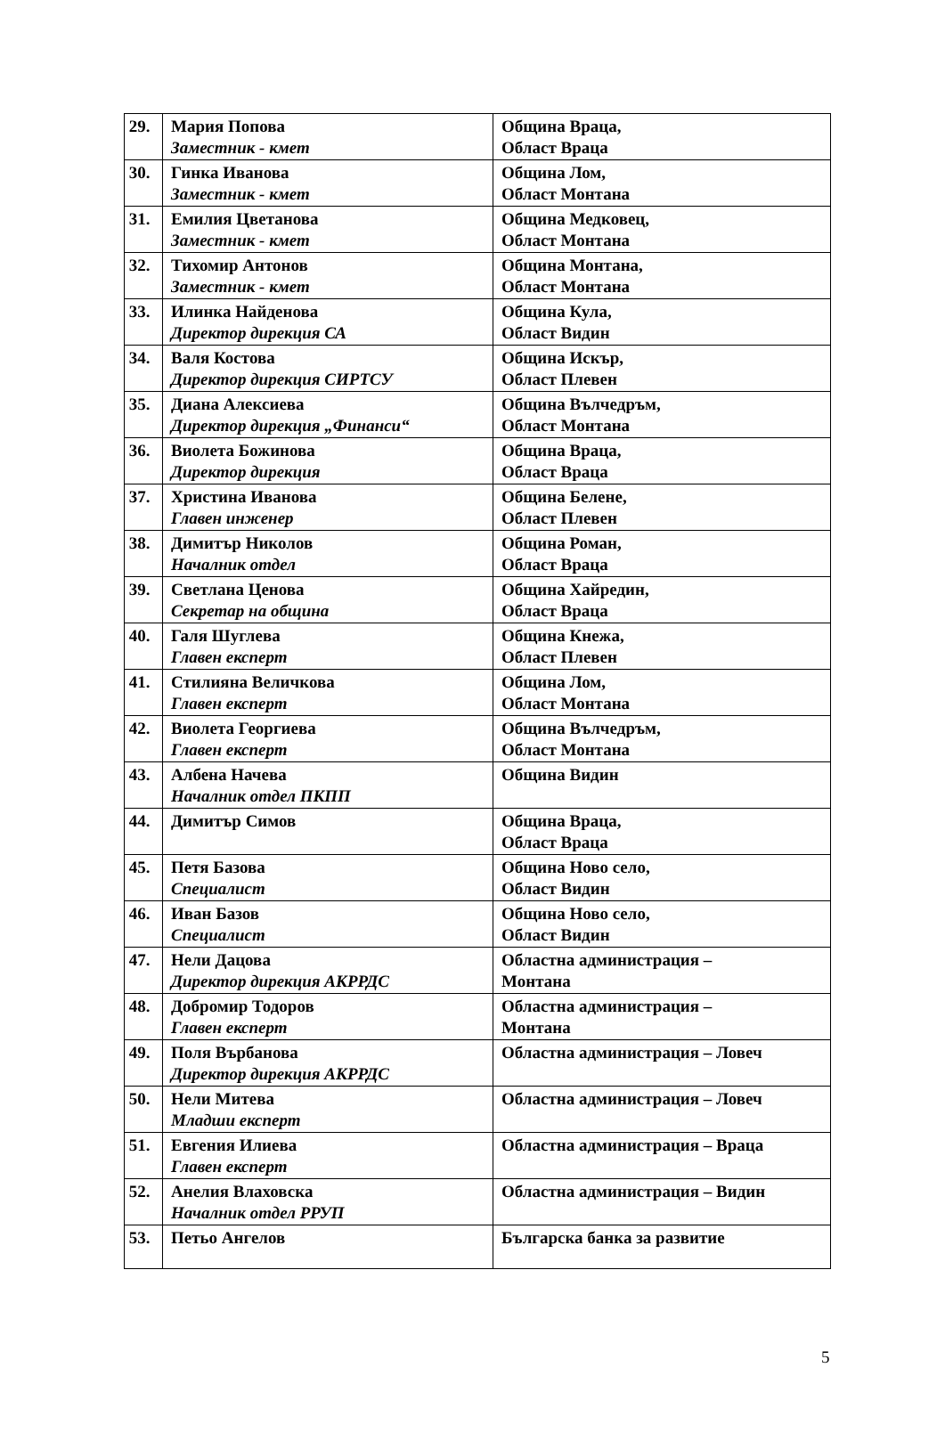| 29. | Мария Попова Заместник - кмет | Община Враца, Област Враца |
| 30. | Гинка Иванова Заместник - кмет | Община Лом, Област Монтана |
| 31. | Емилия Цветанова Заместник - кмет | Община Медковец, Област Монтана |
| 32. | Тихомир Антонов Заместник - кмет | Община Монтана, Област Монтана |
| 33. | Илинка Найденова Директор дирекция СА | Община Кула, Област Видин |
| 34. | Валя Костова Директор дирекция СИРТСУ | Община Искър, Област Плевен |
| 35. | Диана Алексиева Директор дирекция „Финанси“ | Община Вълчедръм, Област Монтана |
| 36. | Виолета Божинова Директор дирекция | Община Враца, Област Враца |
| 37. | Христина Иванова Главен инженер | Община Белене, Област Плевен |
| 38. | Димитър Николов Началник отдел | Община Роман, Област Враца |
| 39. | Светлана Ценова Секретар на община | Община Хайредин, Област Враца |
| 40. | Галя Шуглева Главен експерт | Община Кнежа, Област Плевен |
| 41. | Стилияна Величкова Главен експерт | Община Лом, Област Монтана |
| 42. | Виолета Георгиева Главен експерт | Община Вълчедръм, Област Монтана |
| 43. | Албена Начева Началник отдел ПКПП | Община Видин |
| 44. | Димитър Симов | Община Враца, Област Враца |
| 45. | Петя Базова Специалист | Община Ново село, Област Видин |
| 46. | Иван Базов Специалист | Община Ново село, Област Видин |
| 47. | Нели Дацова Директор дирекция АКРРДС | Областна администрация – Монтана |
| 48. | Добромир Тодоров Главен експерт | Областна администрация – Монтана |
| 49. | Поля Върбанова Директор дирекция АКРРДС | Областна администрация – Ловеч |
| 50. | Нели Митева Младши експерт | Областна администрация – Ловеч |
| 51. | Евгения Илиева Главен експерт | Областна администрация – Враца |
| 52. | Анелия Влаховска Началник отдел РРУП | Областна администрация – Видин |
| 53. | Петьо Ангелов | Българска банка за развитие |
5